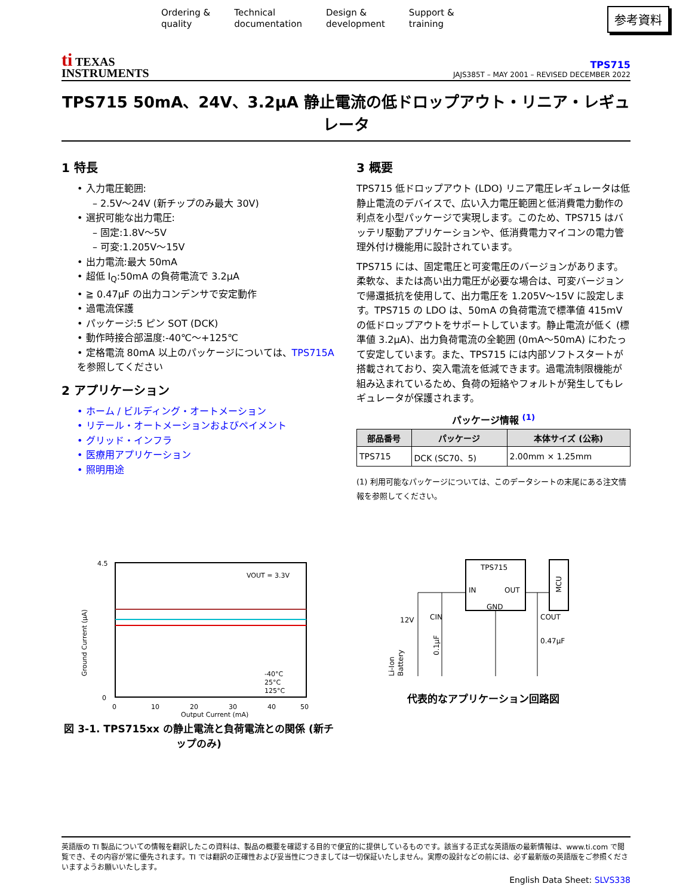Ordering &
quality
Technical
documentation
Design &
development
Support &
training
参考資料
ti TEXAS
INSTRUMENTS
TPS715
JAJS385T – MAY 2001 – REVISED DECEMBER 2022
TPS715 50mA、24V、3.2μA 静止電流の低ドロップアウト・リニア・レギュレータ
1 特長
• 入力電圧範囲:
– 2.5V～24V (新チップのみ最大 30V)
• 選択可能な出力電圧:
– 固定:1.8V～5V
– 可変:1.205V～15V
• 出力電流:最大 50mA
• 超低 I<sub>Q</sub>:50mA の負荷電流で 3.2μA
• ≧ 0.47μF の出力コンデンサで安定動作
• 過電流保護
• パッケージ:5 ピン SOT (DCK)
• 動作時接合部温度:-40℃～+125℃
• 定格電流 80mA 以上のパッケージについては、TPS715A を参照してください
2 アプリケーション
• ホーム / ビルディング・オートメーション
• リテール・オートメーションおよびペイメント
• グリッド・インフラ
• 医療用アプリケーション
• 照明用途
3 概要
TPS715 低ドロップアウト (LDO) リニア電圧レギュレータは低静止電流のデバイスで、広い入力電圧範囲と低消費電力動作の利点を小型パッケージで実現します。このため、TPS715 はバッテリ駆動アプリケーションや、低消費電力マイコンの電力管理外付け機能用に設計されています。
TPS715 には、固定電圧と可変電圧のバージョンがあります。柔軟な、または高い出力電圧が必要な場合は、可変バージョンで帰還抵抗を使用して、出力電圧を 1.205V～15V に設定します。TPS715 の LDO は、50mA の負荷電流で標準値 415mV の低ドロップアウトをサポートしています。静止電流が低く (標準値 3.2μA)、出力負荷電流の全範囲 (0mA～50mA) にわたって安定しています。また、TPS715 には内部ソフトスタートが搭載されており、突入電流を低減できます。過電流制限機能が組み込まれているため、負荷の短絡やフォルトが発生してもレギュレータが保護されます。
パッケージ情報 <sup>(1)</sup>
| 部品番号 | パッケージ | 本体サイズ (公称) |
| --- | --- | --- |
| TPS715 | DCK (SC70、5) | 2.00mm × 1.25mm |
(1) 利用可能なパッケージについては、このデータシートの末尾にある注文情報を参照してください。
VOUT = 3.3V
-40°C
25°C
125°C
4.5
0
0
10
20
30
40
50
Output Current (mA)
Ground Current (μA)
図 3-1. TPS715xx の静止電流と負荷電流との関係 (新チップのみ)
TPS715
IN
OUT
GND
MCU
12V
CIN
COUT
0.47μF
0.1μF
Li-Ion
Battery
代表的なアプリケーション回路図
英語版の TI 製品についての情報を翻訳したこの資料は、製品の概要を確認する目的で便宜的に提供しているものです。該当する正式な英語版の最新情報は、www.ti.com で閲覧でき、その内容が常に優先されます。TI では翻訳の正確性および妥当性につきましては一切保証いたしません。実際の設計などの前には、必ず最新版の英語版をご参照くださいますようお願いいたします。
English Data Sheet: SLVS338